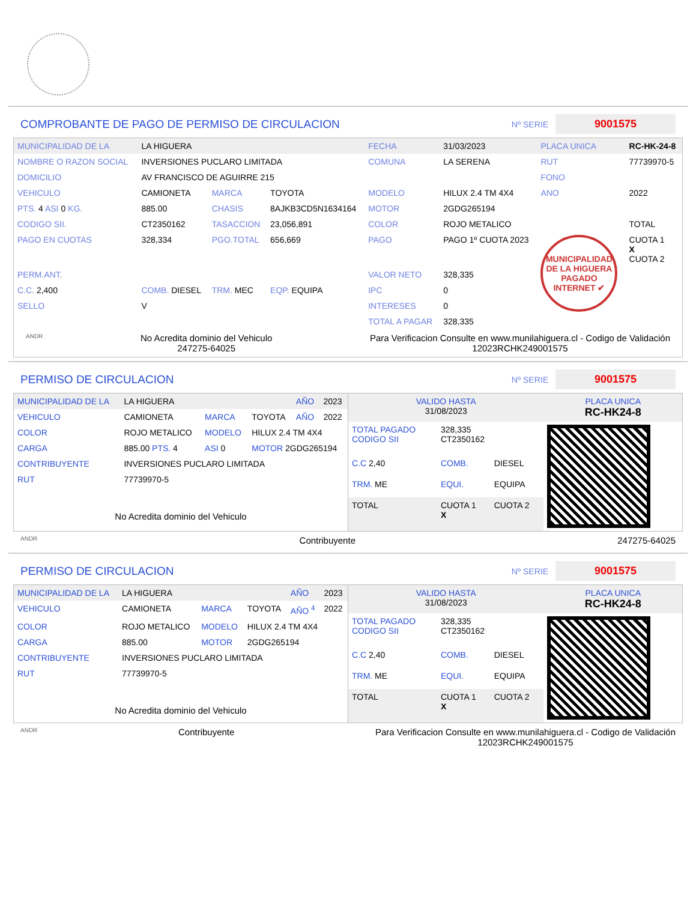COMPROBANTE DE PAGO DE PERMISO DE CIRCULACION
Nº SERIE 9001575
| MUNICIPALIDAD DE LA | LA HIGUERA | | | FECHA | 31/03/2023 | PLACA UNICA | RC-HK-24-8 |
| NOMBRE O RAZON SOCIAL | INVERSIONES PUCLARO LIMITADA | | | COMUNA | LA SERENA | RUT | 77739970-5 |
| DOMICILIO | AV FRANCISCO DE AGUIRRE 215 | | | | | FONO | |
| VEHICULO | CAMIONETA | MARCA | TOYOTA | MODELO | HILUX 2.4 TM 4X4 | ANO | 2022 |
| PTS. 4 ASI 0 KG. | 885.00 | CHASIS | 8AJKB3CD5N1634164 | MOTOR | 2GDG265194 | | |
| CODIGO SII. | CT2350162 | TASACCION | 23,056,891 | COLOR | ROJO METALICO | | TOTAL |
| PAGO EN CUOTAS | 328,334 | PGO.TOTAL | 656,669 | PAGO | PAGO 1º CUOTA 2023 | MUNICIPALIDAD DE LA HIGUERA PAGADO INTERNET ✔ | CUOTA 1 X CUOTA 2 |
| PERM.ANT. | | | | VALOR NETO | 328,335 | | |
| C.C. 2,400 | COMB. DIESEL | TRM. MEC | EQP. EQUIPA | IPC | 0 | | |
| SELLO | V | | | INTERESES | 0 | | |
| | | | | TOTAL A PAGAR | 328,335 | | |
ANDR No Acredita dominio del Vehiculo
247275-64025 Para Verificacion Consulte en www.munilahiguera.cl - Codigo de Validación
12023RCHK249001575
PERMISO DE CIRCULACION
Nº SERIE 9001575
| MUNICIPALIDAD DE LA | LA HIGUERA | | | AÑO | 2023 |
| VEHICULO | CAMIONETA | MARCA | TOYOTA | AÑO | 2022 |
| COLOR | ROJO METALICO | MODELO | HILUX 2.4 TM 4X4 | | |
| CARGA | 885.00 PTS. 4 | ASI 0 | MOTOR 2GDG265194 | | |
| CONTRIBUYENTE | INVERSIONES PUCLARO LIMITADA | | | | |
| RUT | 77739970-5 | | | | |
| No Acredita dominio del Vehiculo | | | | | |
| VALIDO HASTA 31/08/2023 | | | PLACA UNICA RC-HK24-8 |
| TOTAL PAGADO CODIGO SII | 328,335 CT2350162 | | |
| C.C 2,40 | COMB. | DIESEL | |
| TRM. ME | EQUI. | EQUIPA | |
| TOTAL | CUOTA 1 X | CUOTA 2 | |
ANDR Contribuyente 247275-64025
PERMISO DE CIRCULACION
Nº SERIE 9001575
| MUNICIPALIDAD DE LA | LA HIGUERA | | | AÑO | 2023 |
| VEHICULO | CAMIONETA | MARCA | TOYOTA | AÑO <sup>4</sup> | 2022 |
| COLOR | ROJO METALICO | MODELO | HILUX 2.4 TM 4X4 | | |
| CARGA | 885.00 | MOTOR | 2GDG265194 | | |
| CONTRIBUYENTE | INVERSIONES PUCLARO LIMITADA | | | | |
| RUT | 77739970-5 | | | | |
| No Acredita dominio del Vehiculo | | | | | |
| VALIDO HASTA 31/08/2023 | | | PLACA UNICA RC-HK24-8 |
| TOTAL PAGADO CODIGO SII | 328,335 CT2350162 | | |
| C.C 2,40 | COMB. | DIESEL | |
| TRM. ME | EQUI. | EQUIPA | |
| TOTAL | CUOTA 1 X | CUOTA 2 | |
ANDR Contribuyente Para Verificacion Consulte en www.munilahiguera.cl - Codigo de Validación
12023RCHK249001575